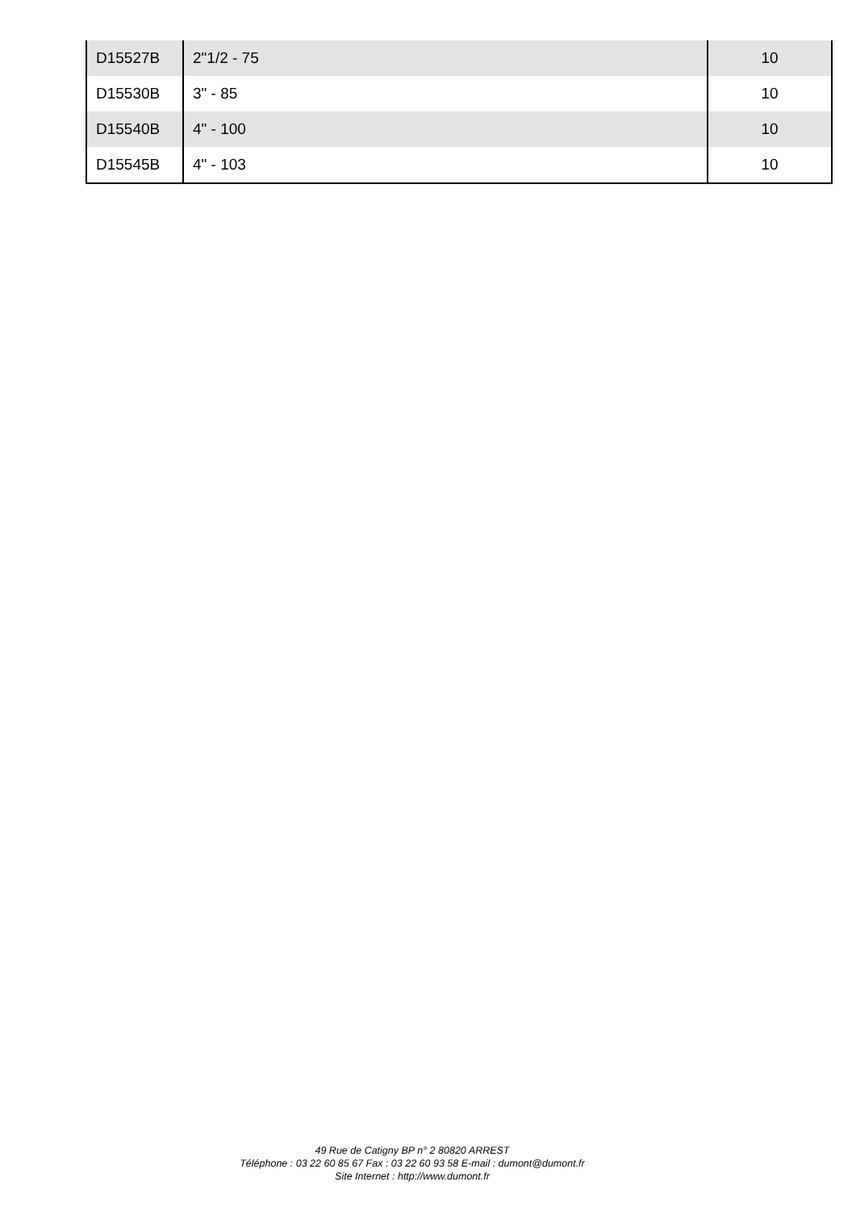| D15527B | 2"1/2 - 75 | 10 |
| D15530B | 3" - 85 | 10 |
| D15540B | 4" - 100 | 10 |
| D15545B | 4" - 103 | 10 |
49 Rue de Catigny BP n° 2 80820 ARREST
Téléphone : 03 22 60 85 67 Fax : 03 22 60 93 58 E-mail : dumont@dumont.fr
Site Internet : http://www.dumont.fr